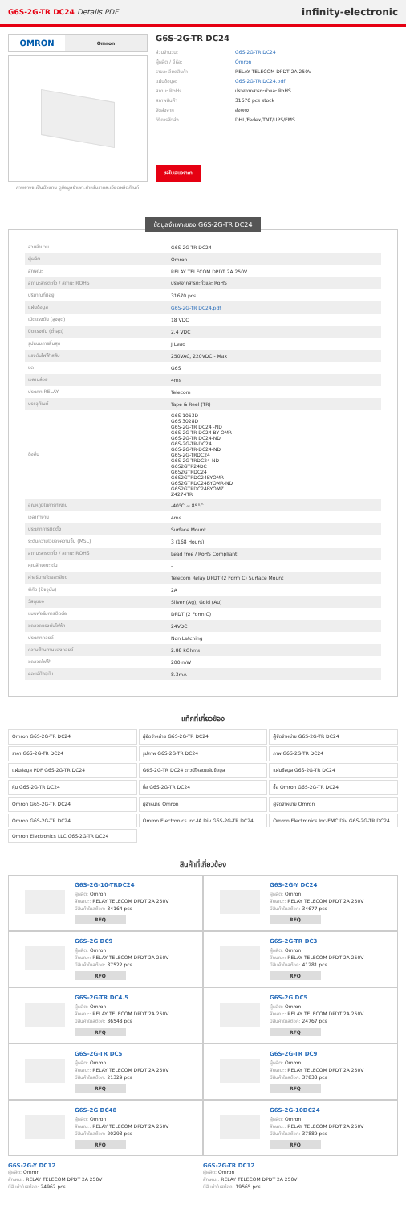G6S-2G-TR DC24 Details PDF
infinity-electronic
OMRON Omron
ภาพอาจจะเป็นตัวแทน ดูข้อมูลจำเพาะสำหรับรายละเอียดผลิตภัณฑ์
G6S-2G-TR DC24
ส่วนจำนวน: G6S-2G-TR DC24
ผู้ผลิต / ยี่ห้อ: Omron
รายละเอียดสินค้า RELAY TELECOM DPDT 2A 250V
แผ่นข้อมูล: G6S-2G-TR DC24.pdf
สถานะ RoHs ปราศจากสารตะกั่วและ RoHS
สภาพสินค้า 31670 pcs stock
จัดส่งจาก ฮ่องกง
วิธีการจัดส่ง DHL/Fedex/TNT/UPS/EMS
ขอใบเสนอราคา
ข้อมูลจำเพาะของ G6S-2G-TR DC24
| ส่วนจำนวน | G6S-2G-TR DC24 |
| ผู้ผลิต | Omron |
| ลักษณะ | RELAY TELECOM DPDT 2A 250V |
| สถานะสารตะกั่ว / สถานะ ROHS | ปราศจากสารตะกั่วและ RoHS |
| ปริมาณที่มีอยู่ | 31670 pcs |
| แผ่นข้อมูล | G6S-2G-TR DC24.pdf |
| เปิดแรงดัน (สูงสุด) | 18 VDC |
| ปิดแรงดัน (ต่ำสุด) | 2.4 VDC |
| รูปแบบการสิ้นสุด | J Lead |
| แรงดันไฟฟ้าสลับ | 250VAC, 220VDC - Max |
| ชุด | G6S |
| เวลาปล่อย | 4ms |
| ประเภท RELAY | Telecom |
| บรรจุภัณฑ์ | Tape & Reel (TR) |
| ชื่ออื่น | G6S 1053D G6S 3028D G6S-2G-TR DC24 -ND G6S-2G-TR DC24 BY OMR G6S-2G-TR DC24-ND G6S-2G-TR-DC24 G6S-2G-TR-DC24-ND G6S-2G-TRDC24 G6S-2G-TRDC24-ND G6S2GTR24DC G6S2GTRDC24 G6S2GTRDC24BYOMR G6S2GTRDC24BYOMR-ND G6S2GTRDC24BYOMZ Z4274TR |
| อุณหภูมิในการทำงาน | -40°C ~ 85°C |
| เวลาทำงาน | 4ms |
| ประเภทการติดตั้ง | Surface Mount |
| ระดับความไวของความชื้น (MSL) | 3 (168 Hours) |
| สถานะสารตะกั่ว / สถานะ ROHS | Lead free / RoHS Compliant |
| คุณลักษณะเด่น | - |
| คำอธิบายโดยละเอียด | Telecom Relay DPDT (2 Form C) Surface Mount |
| พิกัด (ปัจจุบัน) | 2A |
| วัสดุของ | Silver (Ag), Gold (Au) |
| แบบฟอร์มการติดต่อ | DPDT (2 Form C) |
| ขดลวดแรงดันไฟฟ้า | 24VDC |
| ประเภทคอยล์ | Non Latching |
| ความต้านทานของคอยล์ | 2.88 kOhms |
| ขดลวดไฟฟ้า | 200 mW |
| คอยล์ปัจจุบัน | 8.3mA |
แท็กที่เกี่ยวข้อง
Omron G6S-2G-TR DC24
ผู้จัดจำหน่าย G6S-2G-TR DC24
ผู้จัดจำหน่าย G6S-2G-TR DC24
ราคา G6S-2G-TR DC24
รูปภาพ G6S-2G-TR DC24
ภาพ G6S-2G-TR DC24
แผ่นข้อมูล PDF G6S-2G-TR DC24
G6S-2G-TR DC24 ดาวน์โหลดแผ่นข้อมูล
แผ่นข้อมูล G6S-2G-TR DC24
หุ้น G6S-2G-TR DC24
ซื้อ G6S-2G-TR DC24
ซื้อ Omron G6S-2G-TR DC24
Omron G6S-2G-TR DC24
ผู้จำหน่าย Omron
ผู้จัดจำหน่าย Omron
Omron G6S-2G-TR DC24
Omron Electronics Inc-IA Div G6S-2G-TR DC24
Omron Electronics Inc-EMC Div G6S-2G-TR DC24
Omron Electronics LLC G6S-2G-TR DC24
สินค้าที่เกี่ยวข้อง
G6S-2G-10-TRDC24
ผู้ผลิต: Omron
ลักษณะ: RELAY TELECOM DPDT 2A 250V
มีสินค้าในสต๊อก: 34164 pcs
RFQ
G6S-2G-Y DC24
ผู้ผลิต: Omron
ลักษณะ: RELAY TELECOM DPDT 2A 250V
มีสินค้าในสต๊อก: 34677 pcs
RFQ
G6S-2G DC9
ผู้ผลิต: Omron
ลักษณะ: RELAY TELECOM DPDT 2A 250V
มีสินค้าในสต๊อก: 37522 pcs
RFQ
G6S-2G-TR DC3
ผู้ผลิต: Omron
ลักษณะ: RELAY TELECOM DPDT 2A 250V
มีสินค้าในสต๊อก: 41281 pcs
RFQ
G6S-2G-TR DC4.5
ผู้ผลิต: Omron
ลักษณะ: RELAY TELECOM DPDT 2A 250V
มีสินค้าในสต๊อก: 36548 pcs
RFQ
G6S-2G DC5
ผู้ผลิต: Omron
ลักษณะ: RELAY TELECOM DPDT 2A 250V
มีสินค้าในสต๊อก: 24767 pcs
RFQ
G6S-2G-TR DC5
ผู้ผลิต: Omron
ลักษณะ: RELAY TELECOM DPDT 2A 250V
มีสินค้าในสต๊อก: 21329 pcs
RFQ
G6S-2G-TR DC9
ผู้ผลิต: Omron
ลักษณะ: RELAY TELECOM DPDT 2A 250V
มีสินค้าในสต๊อก: 37833 pcs
RFQ
G6S-2G DC48
ผู้ผลิต: Omron
ลักษณะ: RELAY TELECOM DPDT 2A 250V
มีสินค้าในสต๊อก: 20293 pcs
RFQ
G6S-2G-10DC24
ผู้ผลิต: Omron
ลักษณะ: RELAY TELECOM DPDT 2A 250V
มีสินค้าในสต๊อก: 37889 pcs
RFQ
G6S-2G-Y DC12
ผู้ผลิต: Omron
ลักษณะ: RELAY TELECOM DPDT 2A 250V
มีสินค้าในสต๊อก: 24962 pcs
G6S-2G-TR DC12
ผู้ผลิต: Omron
ลักษณะ: RELAY TELECOM DPDT 2A 250V
มีสินค้าในสต๊อก: 19565 pcs